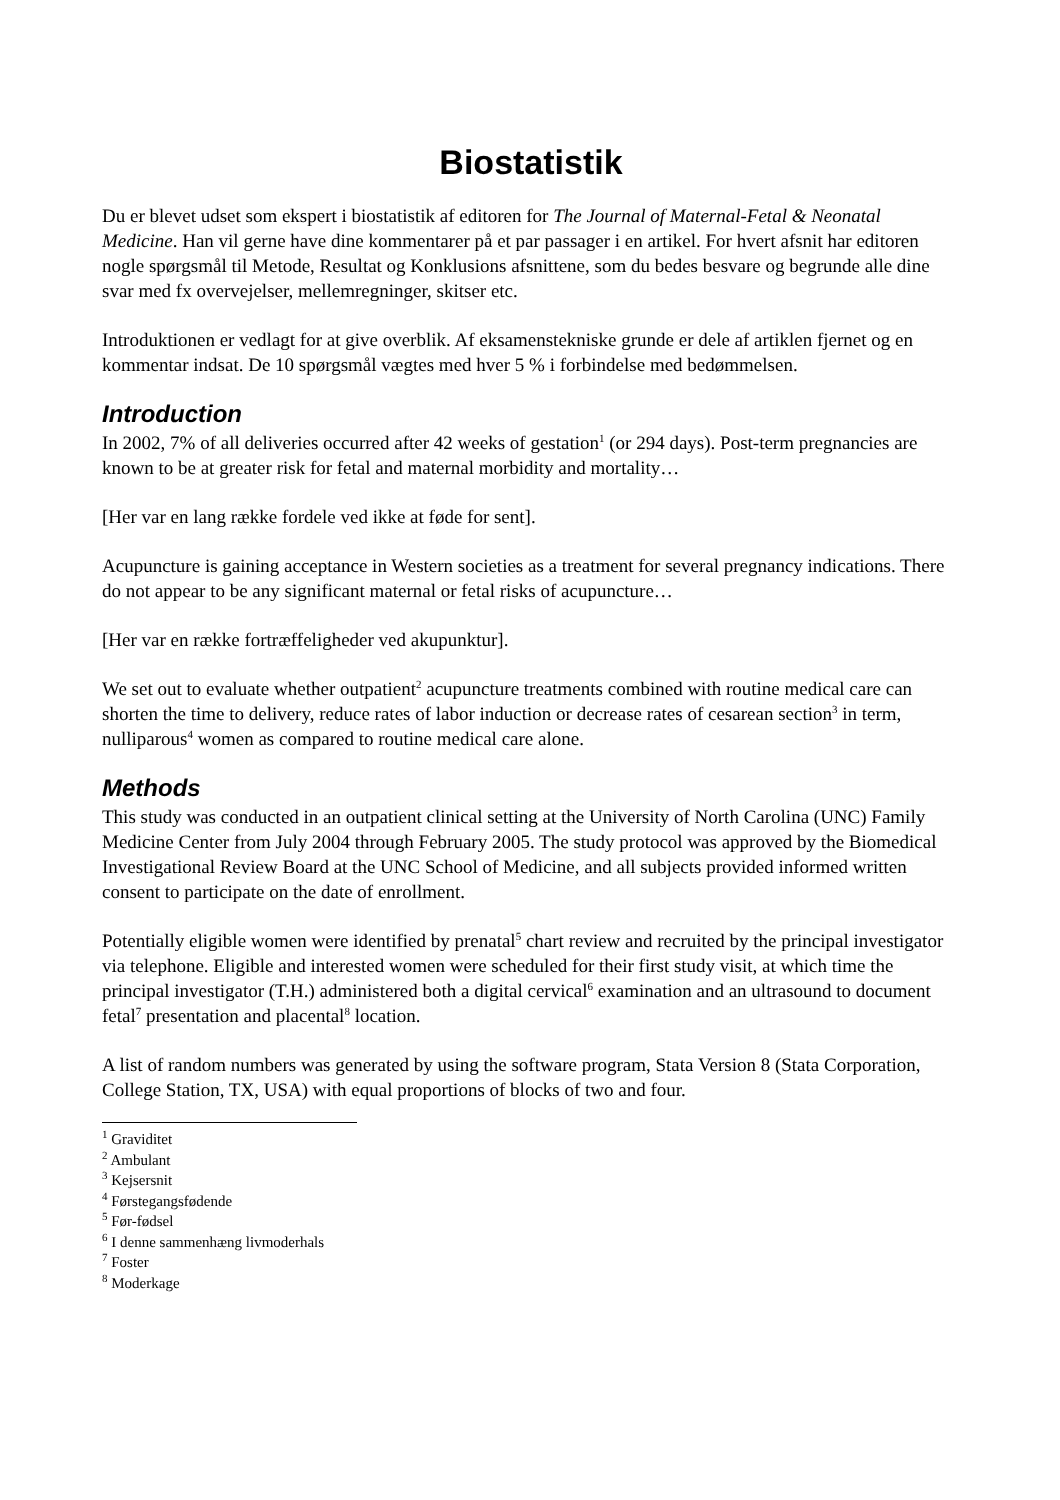Biostatistik
Du er blevet udset som ekspert i biostatistik af editoren for The Journal of Maternal-Fetal & Neonatal Medicine. Han vil gerne have dine kommentarer på et par passager i en artikel. For hvert afsnit har editoren nogle spørgsmål til Metode, Resultat og Konklusions afsnittene, som du bedes besvare og begrunde alle dine svar med fx overvejelser, mellemregninger, skitser etc.
Introduktionen er vedlagt for at give overblik. Af eksamenstekniske grunde er dele af artiklen fjernet og en kommentar indsat. De 10 spørgsmål vægtes med hver 5 % i forbindelse med bedømmelsen.
Introduction
In 2002, 7% of all deliveries occurred after 42 weeks of gestation<sup>1</sup> (or 294 days). Post-term pregnancies are known to be at greater risk for fetal and maternal morbidity and mortality…
[Her var en lang række fordele ved ikke at føde for sent].
Acupuncture is gaining acceptance in Western societies as a treatment for several pregnancy indications. There do not appear to be any significant maternal or fetal risks of acupuncture…
[Her var en række fortræffeligheder ved akupunktur].
We set out to evaluate whether outpatient<sup>2</sup> acupuncture treatments combined with routine medical care can shorten the time to delivery, reduce rates of labor induction or decrease rates of cesarean section<sup>3</sup> in term, nulliparous<sup>4</sup> women as compared to routine medical care alone.
Methods
This study was conducted in an outpatient clinical setting at the University of North Carolina (UNC) Family Medicine Center from July 2004 through February 2005. The study protocol was approved by the Biomedical Investigational Review Board at the UNC School of Medicine, and all subjects provided informed written consent to participate on the date of enrollment.
Potentially eligible women were identified by prenatal<sup>5</sup> chart review and recruited by the principal investigator via telephone. Eligible and interested women were scheduled for their first study visit, at which time the principal investigator (T.H.) administered both a digital cervical<sup>6</sup> examination and an ultrasound to document fetal<sup>7</sup> presentation and placental<sup>8</sup> location.
A list of random numbers was generated by using the software program, Stata Version 8 (Stata Corporation, College Station, TX, USA) with equal proportions of blocks of two and four.
<sup>1</sup> Graviditet
<sup>2</sup> Ambulant
<sup>3</sup> Kejsersnit
<sup>4</sup> Førstegangsfødende
<sup>5</sup> Før-fødsel
<sup>6</sup> I denne sammenhæng livmoderhals
<sup>7</sup> Foster
<sup>8</sup> Moderkage